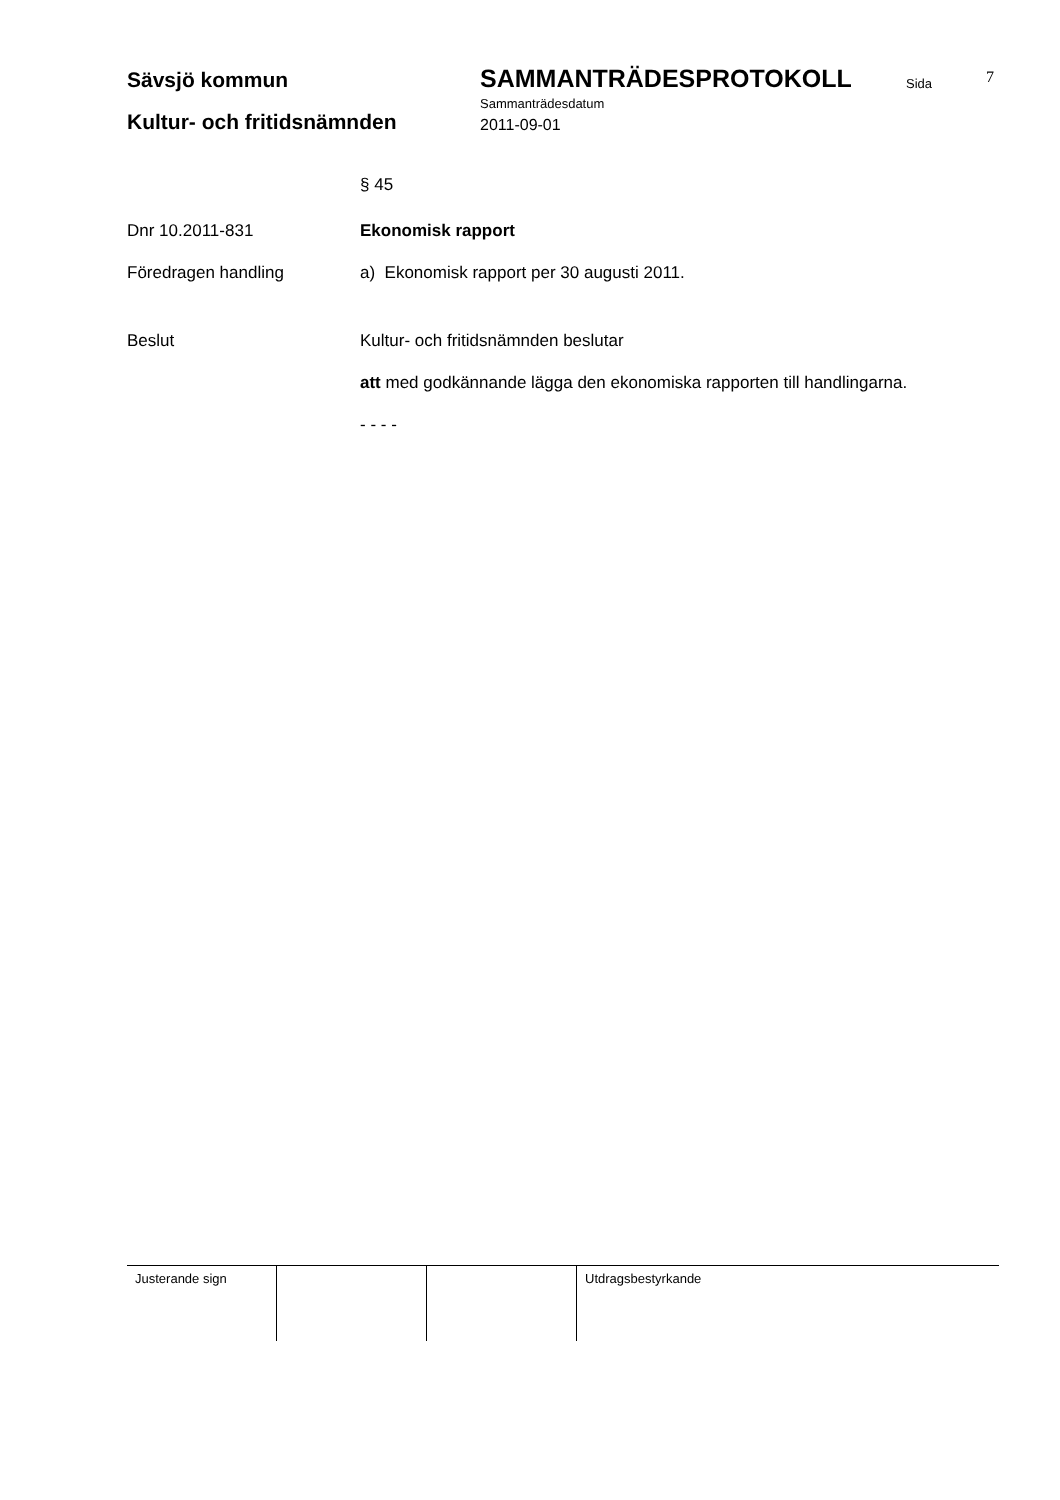Sävsjö kommun SAMMANTRÄDESPROTOKOLL Sida 7
Sammanträdesdatum
Kultur- och fritidsnämnden 2011-09-01
§ 45
Dnr 10.2011-831 Ekonomisk rapport
Föredragen handling a) Ekonomisk rapport per 30 augusti 2011.
Beslut Kultur- och fritidsnämnden beslutar
att med godkännande lägga den ekonomiska rapporten till handlingarna.
- - - -
Justerande sign Utdragsbestyrkande